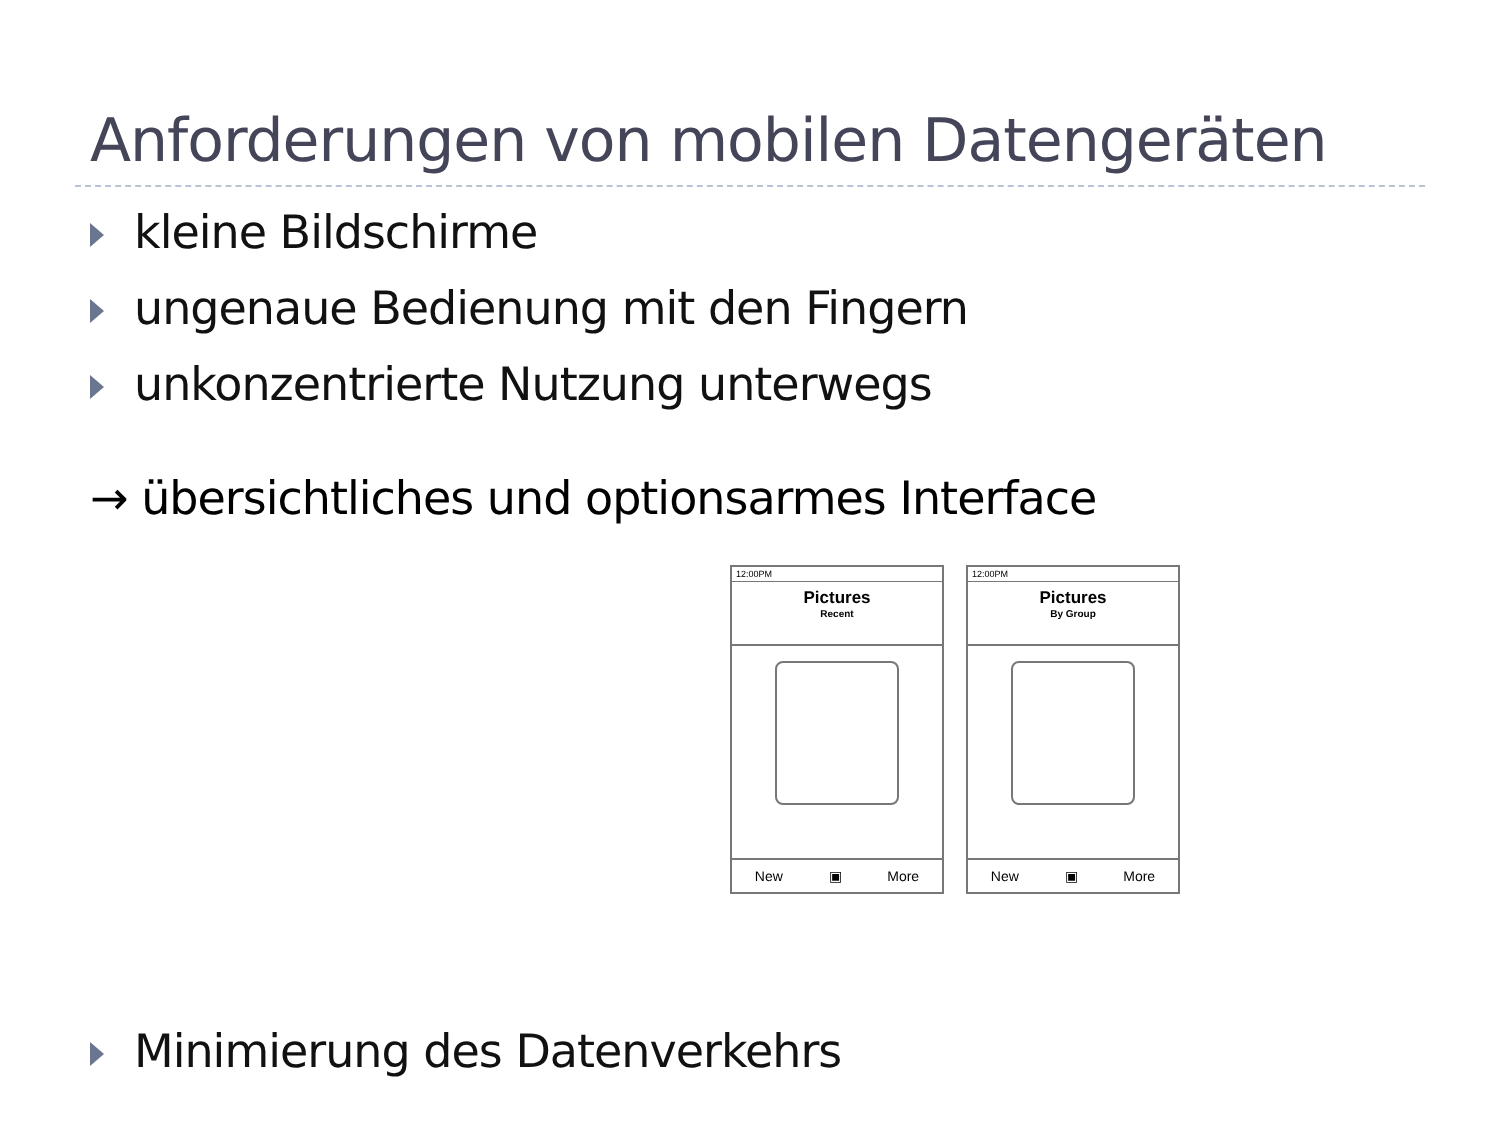Anforderungen von mobilen Datengeräten
kleine Bildschirme
ungenaue Bedienung mit den Fingern
unkonzentrierte Nutzung unterwegs
→ übersichtliches und optionsarmes Interface
12:00PM
Pictures
Recent
New ▣ More
12:00PM
Pictures
By Group
New ▣ More
Minimierung des Datenverkehrs